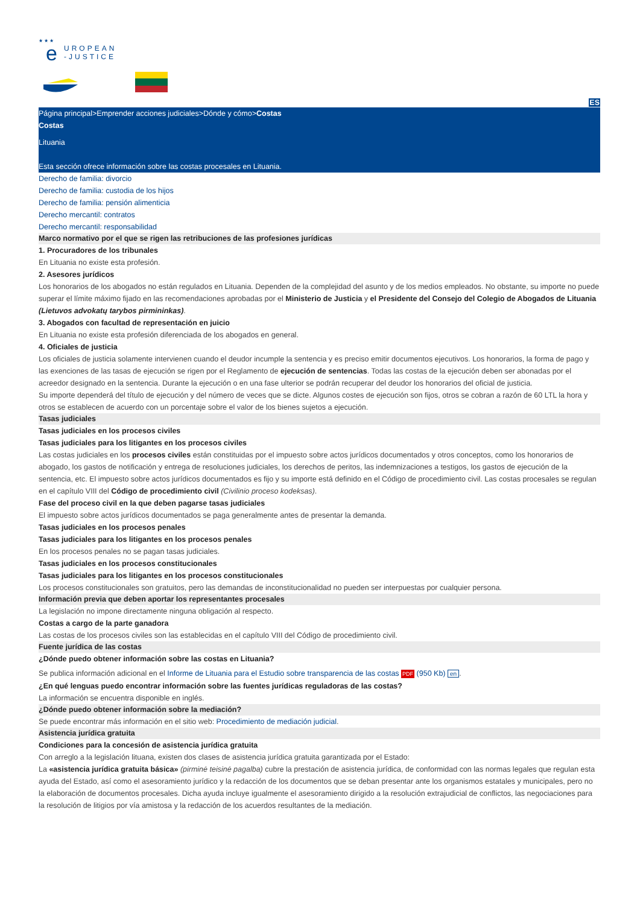★ ★ ★
e
UROPEAN
-JUSTICE
ES
Página principal>Emprender acciones judiciales>Dónde y cómo>Costas
Costas
Lituania
Esta sección ofrece información sobre las costas procesales en Lituania.
Derecho de familia: divorcio
Derecho de familia: custodia de los hijos
Derecho de familia: pensión alimenticia
Derecho mercantil: contratos
Derecho mercantil: responsabilidad
Marco normativo por el que se rigen las retribuciones de las profesiones jurídicas
1. Procuradores de los tribunales
En Lituania no existe esta profesión.
2. Asesores jurídicos
Los honorarios de los abogados no están regulados en Lituania. Dependen de la complejidad del asunto y de los medios empleados. No obstante, su importe no puede superar el límite máximo fijado en las recomendaciones aprobadas por el Ministerio de Justicia y el Presidente del Consejo del Colegio de Abogados de Lituania (Lietuvos advokatų tarybos pirmininkas).
3. Abogados con facultad de representación en juicio
En Lituania no existe esta profesión diferenciada de los abogados en general.
4. Oficiales de justicia
Los oficiales de justicia solamente intervienen cuando el deudor incumple la sentencia y es preciso emitir documentos ejecutivos. Los honorarios, la forma de pago y las exenciones de las tasas de ejecución se rigen por el Reglamento de ejecución de sentencias. Todas las costas de la ejecución deben ser abonadas por el acreedor designado en la sentencia. Durante la ejecución o en una fase ulterior se podrán recuperar del deudor los honorarios del oficial de justicia.
Su importe dependerá del título de ejecución y del número de veces que se dicte. Algunos costes de ejecución son fijos, otros se cobran a razón de 60 LTL la hora y otros se establecen de acuerdo con un porcentaje sobre el valor de los bienes sujetos a ejecución.
Tasas judiciales
Tasas judiciales en los procesos civiles
Tasas judiciales para los litigantes en los procesos civiles
Las costas judiciales en los procesos civiles están constituidas por el impuesto sobre actos jurídicos documentados y otros conceptos, como los honorarios de abogado, los gastos de notificación y entrega de resoluciones judiciales, los derechos de peritos, las indemnizaciones a testigos, los gastos de ejecución de la sentencia, etc. El impuesto sobre actos jurídicos documentados es fijo y su importe está definido en el Código de procedimiento civil. Las costas procesales se regulan en el capítulo VIII del Código de procedimiento civil (Civilinio proceso kodeksas).
Fase del proceso civil en la que deben pagarse tasas judiciales
El impuesto sobre actos jurídicos documentados se paga generalmente antes de presentar la demanda.
Tasas judiciales en los procesos penales
Tasas judiciales para los litigantes en los procesos penales
En los procesos penales no se pagan tasas judiciales.
Tasas judiciales en los procesos constitucionales
Tasas judiciales para los litigantes en los procesos constitucionales
Los procesos constitucionales son gratuitos, pero las demandas de inconstitucionalidad no pueden ser interpuestas por cualquier persona.
Información previa que deben aportar los representantes procesales
La legislación no impone directamente ninguna obligación al respecto.
Costas a cargo de la parte ganadora
Las costas de los procesos civiles son las establecidas en el capítulo VIII del Código de procedimiento civil.
Fuente jurídica de las costas
¿Dónde puedo obtener información sobre las costas en Lituania?
Se publica información adicional en el Informe de Lituania para el Estudio sobre transparencia de las costas PDF (950 Kb) en.
¿En qué lenguas puedo encontrar información sobre las fuentes jurídicas reguladoras de las costas?
La información se encuentra disponible en inglés.
¿Dónde puedo obtener información sobre la mediación?
Se puede encontrar más información en el sitio web: Procedimiento de mediación judicial.
Asistencia jurídica gratuita
Condiciones para la concesión de asistencia jurídica gratuita
Con arreglo a la legislación lituana, existen dos clases de asistencia jurídica gratuita garantizada por el Estado:
La «asistencia jurídica gratuita básica» (pirminė teisinė pagalba) cubre la prestación de asistencia jurídica, de conformidad con las normas legales que regulan esta ayuda del Estado, así como el asesoramiento jurídico y la redacción de los documentos que se deban presentar ante los organismos estatales y municipales, pero no la elaboración de documentos procesales. Dicha ayuda incluye igualmente el asesoramiento dirigido a la resolución extrajudicial de conflictos, las negociaciones para la resolución de litigios por vía amistosa y la redacción de los acuerdos resultantes de la mediación.